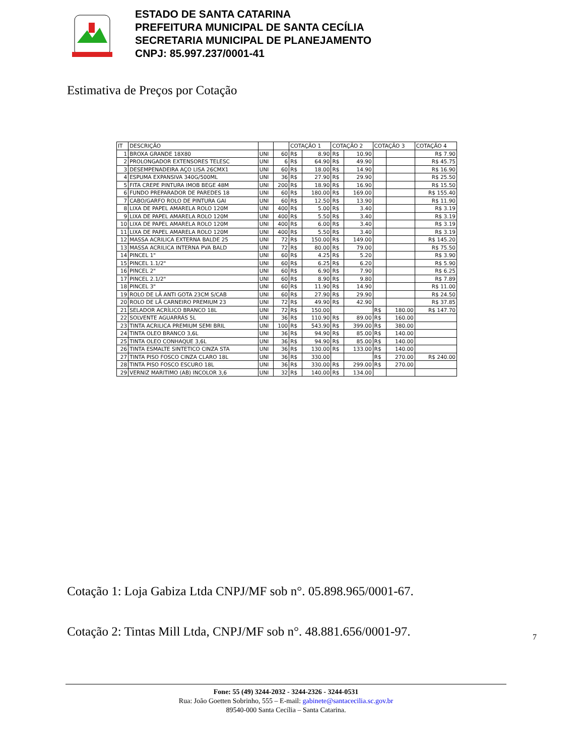ESTADO DE SANTA CATARINA
PREFEITURA MUNICIPAL DE SANTA CECÍLIA
SECRETARIA MUNICIPAL DE PLANEJAMENTO
CNPJ: 85.997.237/0001-41
Estimativa de Preços por Cotação
| IT | DESCRIÇÃO | | | COTAÇÃO 1 | | COTAÇÃO 2 | | COTAÇÃO 3 | | COTAÇÃO 4 |
| --- | --- | --- | --- | --- | --- | --- | --- | --- | --- | --- |
| 1 | BROXA GRANDE 18X80 | UNI | 60 | R$ | 8.90 | R$ | 10.90 | | | R$ 7.90 |
| 2 | PROLONGADOR EXTENSORES TELESC | UNI | 6 | R$ | 64.90 | R$ | 49.90 | | | R$ 45.75 |
| 3 | DESEMPENADEIRA AÇO LISA 26CMX1 | UNI | 60 | R$ | 18.00 | R$ | 14.90 | | | R$ 16.90 |
| 4 | ESPUMA EXPANSIVA 340G/500ML | UNI | 36 | R$ | 27.90 | R$ | 29.90 | | | R$ 25.50 |
| 5 | FITA CREPE PINTURA IMOB BEGE 48M | UNI | 200 | R$ | 18.90 | R$ | 16.90 | | | R$ 15.50 |
| 6 | FUNDO PREPARADOR DE PAREDES 18 | UNI | 60 | R$ | 180.00 | R$ | 169.00 | | | R$ 155.40 |
| 7 | CABO/GARFO ROLO DE PINTURA GAI | UNI | 60 | R$ | 12.50 | R$ | 13.90 | | | R$ 11.90 |
| 8 | LIXA DE PAPEL AMARELA ROLO 120M | UNI | 400 | R$ | 5.00 | R$ | 3.40 | | | R$ 3.19 |
| 9 | LIXA DE PAPEL AMARELA ROLO 120M | UNI | 400 | R$ | 5.50 | R$ | 3.40 | | | R$ 3.19 |
| 10 | LIXA DE PAPEL AMARELA ROLO 120M | UNI | 400 | R$ | 6.00 | R$ | 3.40 | | | R$ 3.19 |
| 11 | LIXA DE PAPEL AMARELA ROLO 120M | UNI | 400 | R$ | 5.50 | R$ | 3.40 | | | R$ 3.19 |
| 12 | MASSA ACRILICA EXTERNA BALDE 25 | UNI | 72 | R$ | 150.00 | R$ | 149.00 | | | R$ 145.20 |
| 13 | MASSA ACRILICA INTERNA PVA BALD | UNI | 72 | R$ | 80.00 | R$ | 79.00 | | | R$ 75.50 |
| 14 | PINCEL 1" | UNI | 60 | R$ | 4.25 | R$ | 5.20 | | | R$ 3.90 |
| 15 | PINCEL 1.1/2" | UNI | 60 | R$ | 6.25 | R$ | 6.20 | | | R$ 5.90 |
| 16 | PINCEL 2" | UNI | 60 | R$ | 6.90 | R$ | 7.90 | | | R$ 6.25 |
| 17 | PINCEL 2.1/2" | UNI | 60 | R$ | 8.90 | R$ | 9.80 | | | R$ 7.89 |
| 18 | PINCEL 3" | UNI | 60 | R$ | 11.90 | R$ | 14.90 | | | R$ 11.00 |
| 19 | ROLO DE LÃ ANTI GOTA 23CM S/CAB | UNI | 60 | R$ | 27.90 | R$ | 29.90 | | | R$ 24.50 |
| 20 | ROLO DE LÃ CARNEIRO PREMIUM 23 | UNI | 72 | R$ | 49.90 | R$ | 42.90 | | | R$ 37.85 |
| 21 | SELADOR ACRÍLICO BRANCO 18L | UNI | 72 | R$ | 150.00 | | | R$ | 180.00 | R$ 147.70 |
| 22 | SOLVENTE AGUARRÁS 5L | UNI | 36 | R$ | 110.90 | R$ | 89.00 | R$ | 160.00 | |
| 23 | TINTA ACRILICA PREMIUM SEMI BRIL | UNI | 100 | R$ | 543.90 | R$ | 399.00 | R$ | 380.00 | |
| 24 | TINTA OLEO BRANCO 3,6L | UNI | 36 | R$ | 94.90 | R$ | 85.00 | R$ | 140.00 | |
| 25 | TINTA OLEO CONHAQUE 3,6L | UNI | 36 | R$ | 94.90 | R$ | 85.00 | R$ | 140.00 | |
| 26 | TINTA ESMALTE SINTETICO CINZA STA | UNI | 36 | R$ | 130.00 | R$ | 133.00 | R$ | 140.00 | |
| 27 | TINTA PISO FOSCO CINZA CLARO 18L | UNI | 36 | R$ | 330.00 | | | R$ | 270.00 | R$ 240.00 |
| 28 | TINTA PISO FOSCO ESCURO 18L | UNI | 36 | R$ | 330.00 | R$ | 299.00 | R$ | 270.00 | |
| 29 | VERNIZ MARITIMO (AB) INCOLOR 3,6 | UNI | 32 | R$ | 140.00 | R$ | 134.00 | | | |
Cotação 1: Loja Gabiza Ltda CNPJ/MF sob n°. 05.898.965/0001-67.
Cotação 2: Tintas Mill Ltda, CNPJ/MF sob n°. 48.881.656/0001-97.
7
Fone: 55 (49) 3244-2032 - 3244-2326 - 3244-0531
Rua: João Goetten Sobrinho, 555 – E-mail: gabinete@santacecilia.sc.gov.br
89540-000 Santa Cecília – Santa Catarina.